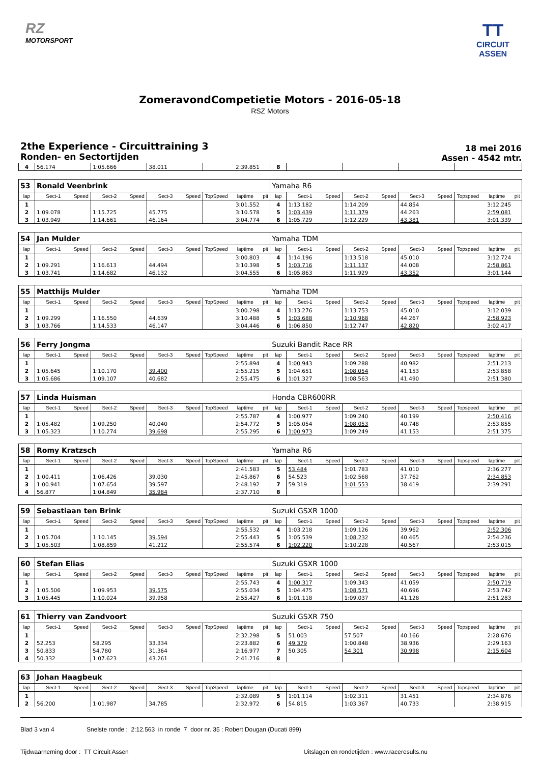RZ
MOTORSPORT
TT
CIRCUIT
ASSEN
ZomeravondCompetietie Motors - 2016-05-18
RSZ Motors
2the Experience - Circuittraining 3
Ronden- en Sectortijden
18 mei 2016
Assen - 4542 mtr.
| 4 | 56.174 | | 1:05.666 | | 38.011 | | | 2:39.851 | | 8 | | | | | | | | | |
| 53 | Ronald Veenbrink | | | | | | | | | Yamaha R6 | | | | | | | | | |
| lap | Sect-1 | Speed | Sect-2 | Speed | Sect-3 | Speed | TopSpeed | laptime | pit | lap | Sect-1 | Speed | Sect-2 | Speed | Sect-3 | Speed | Topspeed | laptime | pit |
| 1 | | | | | | | | 3:01.552 | | 4 | 1:13.182 | | 1:14.209 | | 44.854 | | | 3:12.245 | |
| 2 | 1:09.078 | | 1:15.725 | | 45.775 | | | 3:10.578 | | 5 | 1:03.439 | | 1:11.379 | | 44.263 | | | 2:59.081 | |
| 3 | 1:03.949 | | 1:14.661 | | 46.164 | | | 3:04.774 | | 6 | 1:05.729 | | 1:12.229 | | 43.381 | | | 3:01.339 | |
| 54 | Jan Mulder | | | | | | | | | Yamaha TDM | | | | | | | | | |
| lap | Sect-1 | Speed | Sect-2 | Speed | Sect-3 | Speed | TopSpeed | laptime | pit | lap | Sect-1 | Speed | Sect-2 | Speed | Sect-3 | Speed | Topspeed | laptime | pit |
| 1 | | | | | | | | 3:00.803 | | 4 | 1:14.196 | | 1:13.518 | | 45.010 | | | 3:12.724 | |
| 2 | 1:09.291 | | 1:16.613 | | 44.494 | | | 3:10.398 | | 5 | 1:03.716 | | 1:11.137 | | 44.008 | | | 2:58.861 | |
| 3 | 1:03.741 | | 1:14.682 | | 46.132 | | | 3:04.555 | | 6 | 1:05.863 | | 1:11.929 | | 43.352 | | | 3:01.144 | |
| 55 | Matthijs Mulder | | | | | | | | | Yamaha TDM | | | | | | | | | |
| lap | Sect-1 | Speed | Sect-2 | Speed | Sect-3 | Speed | TopSpeed | laptime | pit | lap | Sect-1 | Speed | Sect-2 | Speed | Sect-3 | Speed | Topspeed | laptime | pit |
| 1 | | | | | | | | 3:00.298 | | 4 | 1:13.276 | | 1:13.753 | | 45.010 | | | 3:12.039 | |
| 2 | 1:09.299 | | 1:16.550 | | 44.639 | | | 3:10.488 | | 5 | 1:03.688 | | 1:10.968 | | 44.267 | | | 2:58.923 | |
| 3 | 1:03.766 | | 1:14.533 | | 46.147 | | | 3:04.446 | | 6 | 1:06.850 | | 1:12.747 | | 42.820 | | | 3:02.417 | |
| 56 | Ferry Jongma | | | | | | | | | Suzuki Bandit Race RR | | | | | | | | | |
| lap | Sect-1 | Speed | Sect-2 | Speed | Sect-3 | Speed | TopSpeed | laptime | pit | lap | Sect-1 | Speed | Sect-2 | Speed | Sect-3 | Speed | Topspeed | laptime | pit |
| 1 | | | | | | | | 2:55.894 | | 4 | 1:00.943 | | 1:09.288 | | 40.982 | | | 2:51.213 | |
| 2 | 1:05.645 | | 1:10.170 | | 39.400 | | | 2:55.215 | | 5 | 1:04.651 | | 1:08.054 | | 41.153 | | | 2:53.858 | |
| 3 | 1:05.686 | | 1:09.107 | | 40.682 | | | 2:55.475 | | 6 | 1:01.327 | | 1:08.563 | | 41.490 | | | 2:51.380 | |
| 57 | Linda Huisman | | | | | | | | | Honda CBR600RR | | | | | | | | | |
| lap | Sect-1 | Speed | Sect-2 | Speed | Sect-3 | Speed | TopSpeed | laptime | pit | lap | Sect-1 | Speed | Sect-2 | Speed | Sect-3 | Speed | Topspeed | laptime | pit |
| 1 | | | | | | | | 2:55.787 | | 4 | 1:00.977 | | 1:09.240 | | 40.199 | | | 2:50.416 | |
| 2 | 1:05.482 | | 1:09.250 | | 40.040 | | | 2:54.772 | | 5 | 1:05.054 | | 1:08.053 | | 40.748 | | | 2:53.855 | |
| 3 | 1:05.323 | | 1:10.274 | | 39.698 | | | 2:55.295 | | 6 | 1:00.973 | | 1:09.249 | | 41.153 | | | 2:51.375 | |
| 58 | Romy Kratzsch | | | | | | | | | Yamaha R6 | | | | | | | | | |
| lap | Sect-1 | Speed | Sect-2 | Speed | Sect-3 | Speed | TopSpeed | laptime | pit | lap | Sect-1 | Speed | Sect-2 | Speed | Sect-3 | Speed | Topspeed | laptime | pit |
| 1 | | | | | | | | 2:41.583 | | 5 | 53.484 | | 1:01.783 | | 41.010 | | | 2:36.277 | |
| 2 | 1:00.411 | | 1:06.426 | | 39.030 | | | 2:45.867 | | 6 | 54.523 | | 1:02.568 | | 37.762 | | | 2:34.853 | |
| 3 | 1:00.941 | | 1:07.654 | | 39.597 | | | 2:48.192 | | 7 | 59.319 | | 1:01.553 | | 38.419 | | | 2:39.291 | |
| 4 | 56.877 | | 1:04.849 | | 35.984 | | | 2:37.710 | | 8 | | | | | | | | | |
| 59 | Sebastiaan ten Brink | | | | | | | | | Suzuki GSXR 1000 | | | | | | | | | |
| lap | Sect-1 | Speed | Sect-2 | Speed | Sect-3 | Speed | TopSpeed | laptime | pit | lap | Sect-1 | Speed | Sect-2 | Speed | Sect-3 | Speed | Topspeed | laptime | pit |
| 1 | | | | | | | | 2:55.532 | | 4 | 1:03.218 | | 1:09.126 | | 39.962 | | | 2:52.306 | |
| 2 | 1:05.704 | | 1:10.145 | | 39.594 | | | 2:55.443 | | 5 | 1:05.539 | | 1:08.232 | | 40.465 | | | 2:54.236 | |
| 3 | 1:05.503 | | 1:08.859 | | 41.212 | | | 2:55.574 | | 6 | 1:02.220 | | 1:10.228 | | 40.567 | | | 2:53.015 | |
| 60 | Stefan Elias | | | | | | | | | Suzuki GSXR 1000 | | | | | | | | | |
| lap | Sect-1 | Speed | Sect-2 | Speed | Sect-3 | Speed | TopSpeed | laptime | pit | lap | Sect-1 | Speed | Sect-2 | Speed | Sect-3 | Speed | Topspeed | laptime | pit |
| 1 | | | | | | | | 2:55.743 | | 4 | 1:00.317 | | 1:09.343 | | 41.059 | | | 2:50.719 | |
| 2 | 1:05.506 | | 1:09.953 | | 39.575 | | | 2:55.034 | | 5 | 1:04.475 | | 1:08.571 | | 40.696 | | | 2:53.742 | |
| 3 | 1:05.445 | | 1:10.024 | | 39.958 | | | 2:55.427 | | 6 | 1:01.118 | | 1:09.037 | | 41.128 | | | 2:51.283 | |
| 61 | Thierry van Zandvoort | | | | | | | | | Suzuki GSXR 750 | | | | | | | | | |
| lap | Sect-1 | Speed | Sect-2 | Speed | Sect-3 | Speed | TopSpeed | laptime | pit | lap | Sect-1 | Speed | Sect-2 | Speed | Sect-3 | Speed | Topspeed | laptime | pit |
| 1 | | | | | | | | 2:32.298 | | 5 | 51.003 | | 57.507 | | 40.166 | | | 2:28.676 | |
| 2 | 52.253 | | 58.295 | | 33.334 | | | 2:23.882 | | 6 | 49.379 | | 1:00.848 | | 38.936 | | | 2:29.163 | |
| 3 | 50.833 | | 54.780 | | 31.364 | | | 2:16.977 | | 7 | 50.305 | | 54.301 | | 30.998 | | | 2:15.604 | |
| 4 | 50.332 | | 1:07.623 | | 43.261 | | | 2:41.216 | | 8 | | | | | | | | | |
| 63 | Johan Haagbeuk | | | | | | | | | | | | | | | | | | |
| lap | Sect-1 | Speed | Sect-2 | Speed | Sect-3 | Speed | TopSpeed | laptime | pit | lap | Sect-1 | Speed | Sect-2 | Speed | Sect-3 | Speed | Topspeed | laptime | pit |
| 1 | | | | | | | | 2:32.089 | | 5 | 1:01.114 | | 1:02.311 | | 31.451 | | | 2:34.876 | |
| 2 | 56.200 | | 1:01.987 | | 34.785 | | | 2:32.972 | | 6 | 54.815 | | 1:03.367 | | 40.733 | | | 2:38.915 | |
Blad 3 van 4 Snelste ronde : 2:12.563 in ronde 7 door nr. 35 : Robert Dougan (Ducati 899)
Tijdwaarneming door : TT Circuit Assen Uitslagen en rondetijden : www.raceresults.nu